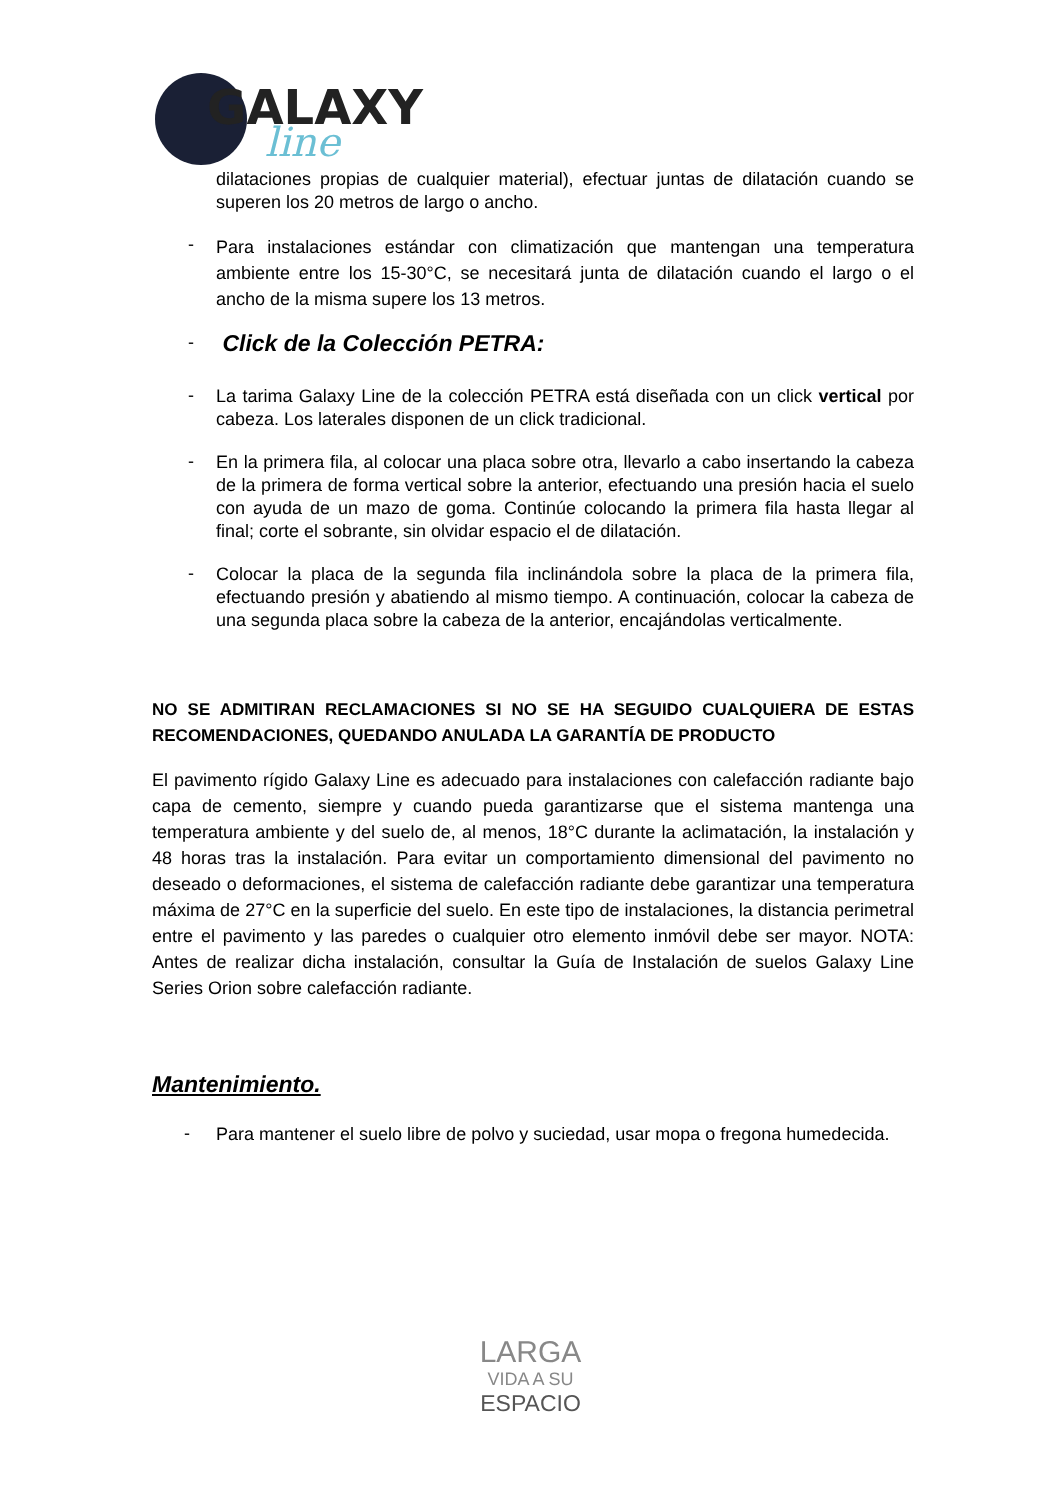GALAXY
line
dilataciones propias de cualquier material), efectuar juntas de dilatación cuando se superen los 20 metros de largo o ancho.
-
Para instalaciones estándar con climatización que mantengan una temperatura ambiente entre los 15-30°C, se necesitará junta de dilatación cuando el largo o el ancho de la misma supere los 13 metros.
-
Click de la Colección PETRA:
-
La tarima Galaxy Line de la colección PETRA está diseñada con un click vertical por cabeza. Los laterales disponen de un click tradicional.
-
En la primera fila, al colocar una placa sobre otra, llevarlo a cabo insertando la cabeza de la primera de forma vertical sobre la anterior, efectuando una presión hacia el suelo con ayuda de un mazo de goma. Continúe colocando la primera fila hasta llegar al final; corte el sobrante, sin olvidar espacio el de dilatación.
-
Colocar la placa de la segunda fila inclinándola sobre la placa de la primera fila, efectuando presión y abatiendo al mismo tiempo. A continuación, colocar la cabeza de una segunda placa sobre la cabeza de la anterior, encajándolas verticalmente.
NO SE ADMITIRAN RECLAMACIONES SI NO SE HA SEGUIDO CUALQUIERA DE ESTAS RECOMENDACIONES, QUEDANDO ANULADA LA GARANTÍA DE PRODUCTO
El pavimento rígido Galaxy Line es adecuado para instalaciones con calefacción radiante bajo capa de cemento, siempre y cuando pueda garantizarse que el sistema mantenga una temperatura ambiente y del suelo de, al menos, 18°C durante la aclimatación, la instalación y 48 horas tras la instalación. Para evitar un comportamiento dimensional del pavimento no deseado o deformaciones, el sistema de calefacción radiante debe garantizar una temperatura máxima de 27°C en la superficie del suelo. En este tipo de instalaciones, la distancia perimetral entre el pavimento y las paredes o cualquier otro elemento inmóvil debe ser mayor. NOTA: Antes de realizar dicha instalación, consultar la Guía de Instalación de suelos Galaxy Line Series Orion sobre calefacción radiante.
Mantenimiento.
-
Para mantener el suelo libre de polvo y suciedad, usar mopa o fregona humedecida.
LARGA
VIDA A SU
ESPACIO